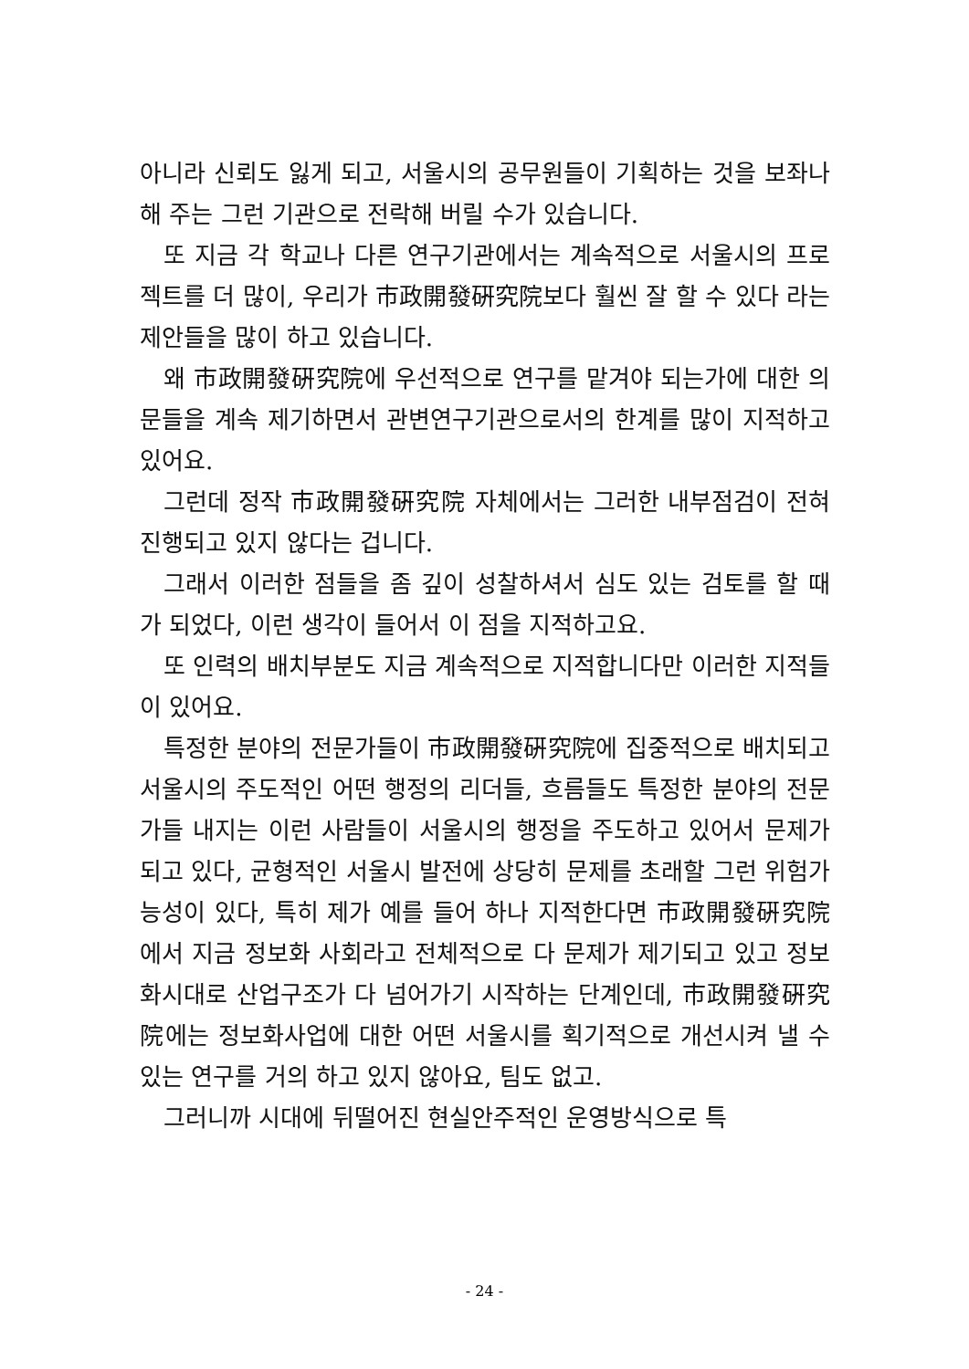아니라 신뢰도 잃게 되고, 서울시의 공무원들이 기획하는 것을 보좌나 해 주는 그런 기관으로 전락해 버릴 수가 있습니다.
또 지금 각 학교나 다른 연구기관에서는 계속적으로 서울시의 프로젝트를 더 많이, 우리가 市政開發硏究院보다 훨씬 잘 할 수 있다 라는 제안들을 많이 하고 있습니다.
왜 市政開發硏究院에 우선적으로 연구를 맡겨야 되는가에 대한 의문들을 계속 제기하면서 관변연구기관으로서의 한계를 많이 지적하고 있어요.
그런데 정작 市政開發硏究院 자체에서는 그러한 내부점검이 전혀 진행되고 있지 않다는 겁니다.
그래서 이러한 점들을 좀 깊이 성찰하셔서 심도 있는 검토를 할 때가 되었다, 이런 생각이 들어서 이 점을 지적하고요.
또 인력의 배치부분도 지금 계속적으로 지적합니다만 이러한 지적들이 있어요.
특정한 분야의 전문가들이 市政開發硏究院에 집중적으로 배치되고 서울시의 주도적인 어떤 행정의 리더들, 흐름들도 특정한 분야의 전문가들 내지는 이런 사람들이 서울시의 행정을 주도하고 있어서 문제가 되고 있다, 균형적인 서울시 발전에 상당히 문제를 초래할 그런 위험가능성이 있다, 특히 제가 예를 들어 하나 지적한다면 市政開發硏究院에서 지금 정보화 사회라고 전체적으로 다 문제가 제기되고 있고 정보화시대로 산업구조가 다 넘어가기 시작하는 단계인데, 市政開發硏究院에는 정보화사업에 대한 어떤 서울시를 획기적으로 개선시켜 낼 수 있는 연구를 거의 하고 있지 않아요, 팀도 없고.
그러니까 시대에 뒤떨어진 현실안주적인 운영방식으로 특
- 24 -